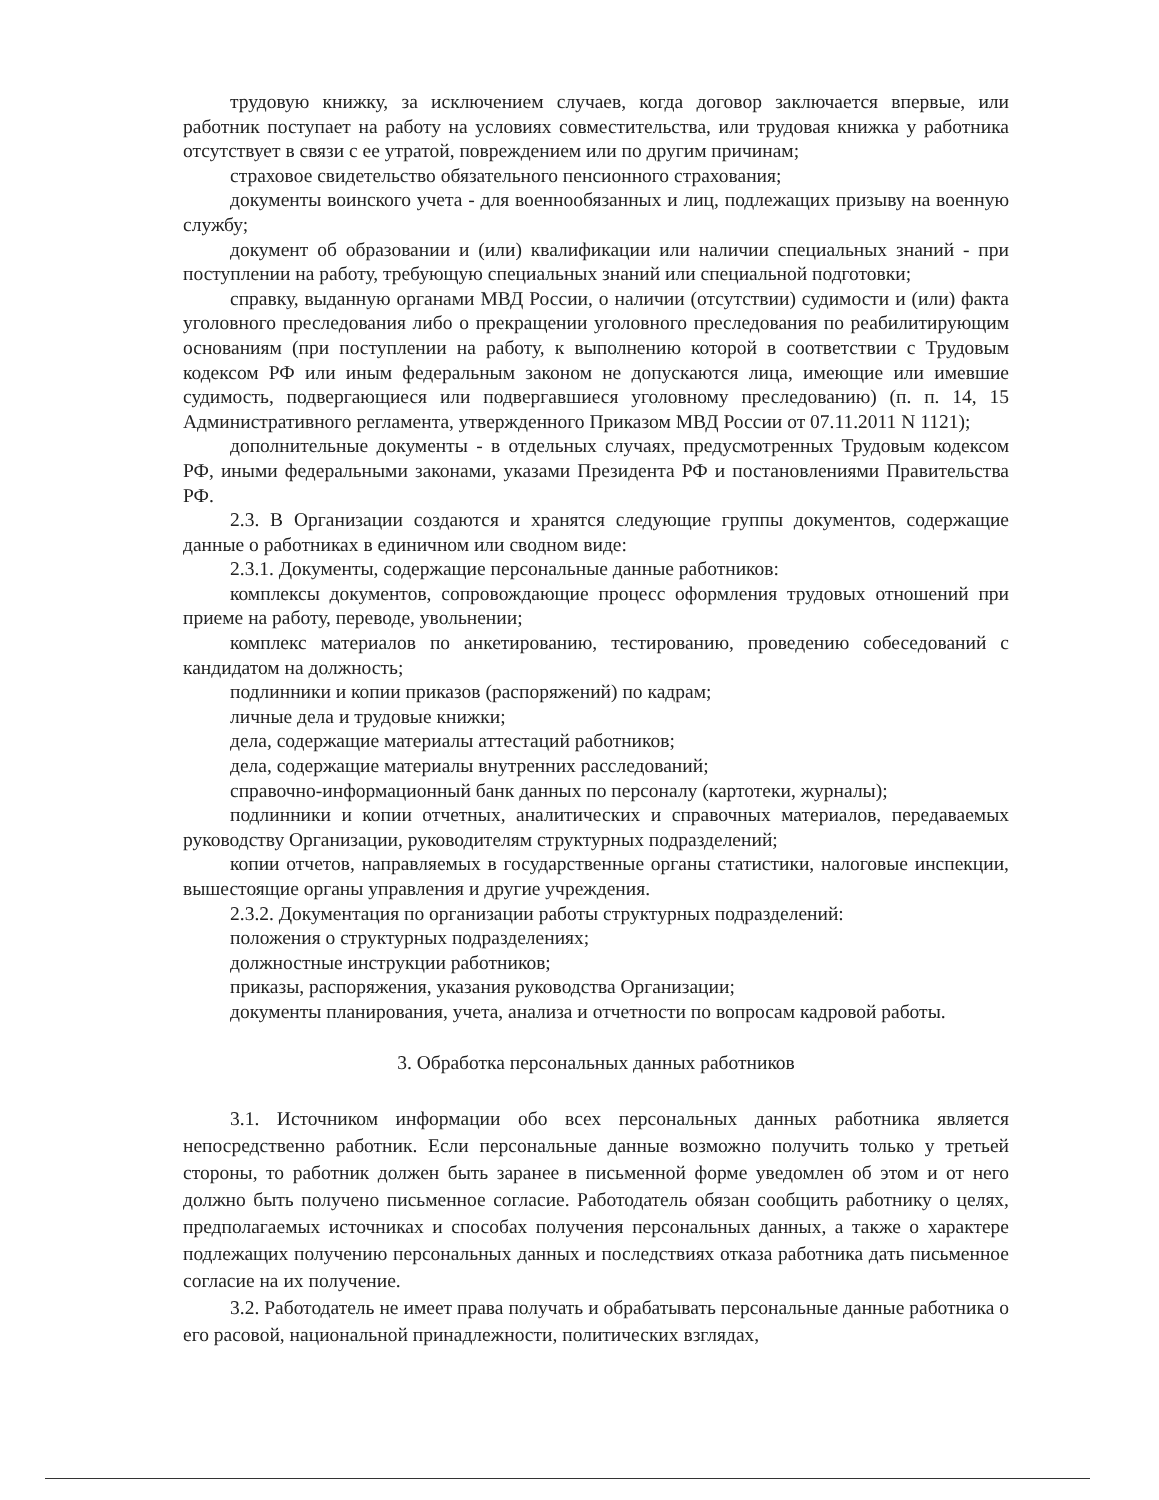трудовую книжку, за исключением случаев, когда договор заключается впервые, или работник поступает на работу на условиях совместительства, или трудовая книжка у работника отсутствует в связи с ее утратой, повреждением или по другим причинам;
страховое свидетельство обязательного пенсионного страхования;
документы воинского учета - для военнообязанных и лиц, подлежащих призыву на военную службу;
документ об образовании и (или) квалификации или наличии специальных знаний - при поступлении на работу, требующую специальных знаний или специальной подготовки;
справку, выданную органами МВД России, о наличии (отсутствии) судимости и (или) факта уголовного преследования либо о прекращении уголовного преследования по реабилитирующим основаниям (при поступлении на работу, к выполнению которой в соответствии с Трудовым кодексом РФ или иным федеральным законом не допускаются лица, имеющие или имевшие судимость, подвергающиеся или подвергавшиеся уголовному преследованию) (п. п. 14, 15 Административного регламента, утвержденного Приказом МВД России от 07.11.2011 N 1121);
дополнительные документы - в отдельных случаях, предусмотренных Трудовым кодексом РФ, иными федеральными законами, указами Президента РФ и постановлениями Правительства РФ.
2.3. В Организации создаются и хранятся следующие группы документов, содержащие данные о работниках в единичном или сводном виде:
2.3.1. Документы, содержащие персональные данные работников:
комплексы документов, сопровождающие процесс оформления трудовых отношений при приеме на работу, переводе, увольнении;
комплекс материалов по анкетированию, тестированию, проведению собеседований с кандидатом на должность;
подлинники и копии приказов (распоряжений) по кадрам;
личные дела и трудовые книжки;
дела, содержащие материалы аттестаций работников;
дела, содержащие материалы внутренних расследований;
справочно-информационный банк данных по персоналу (картотеки, журналы);
подлинники и копии отчетных, аналитических и справочных материалов, передаваемых руководству Организации, руководителям структурных подразделений;
копии отчетов, направляемых в государственные органы статистики, налоговые инспекции, вышестоящие органы управления и другие учреждения.
2.3.2. Документация по организации работы структурных подразделений:
положения о структурных подразделениях;
должностные инструкции работников;
приказы, распоряжения, указания руководства Организации;
документы планирования, учета, анализа и отчетности по вопросам кадровой работы.
3. Обработка персональных данных работников
3.1. Источником информации обо всех персональных данных работника является непосредственно работник. Если персональные данные возможно получить только у третьей стороны, то работник должен быть заранее в письменной форме уведомлен об этом и от него должно быть получено письменное согласие. Работодатель обязан сообщить работнику о целях, предполагаемых источниках и способах получения персональных данных, а также о характере подлежащих получению персональных данных и последствиях отказа работника дать письменное согласие на их получение.
3.2. Работодатель не имеет права получать и обрабатывать персональные данные работника о его расовой, национальной принадлежности, политических взглядах,